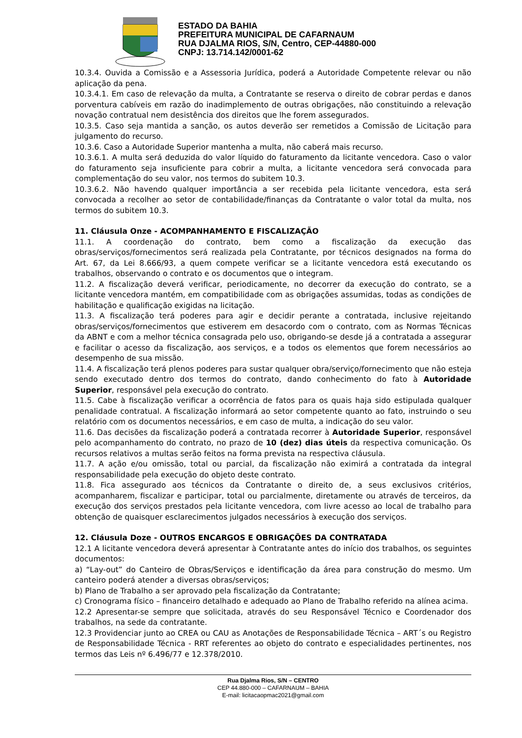ESTADO DA BAHIA
PREFEITURA MUNICIPAL DE CAFARNAUM
RUA DJALMA RIOS, S/N, Centro, CEP-44880-000
CNPJ: 13.714.142/0001-62
10.3.4. Ouvida a Comissão e a Assessoria Jurídica, poderá a Autoridade Competente relevar ou não aplicação da pena.
10.3.4.1. Em caso de relevação da multa, a Contratante se reserva o direito de cobrar perdas e danos porventura cabíveis em razão do inadimplemento de outras obrigações, não constituindo a relevação novação contratual nem desistência dos direitos que lhe forem assegurados.
10.3.5. Caso seja mantida a sanção, os autos deverão ser remetidos a Comissão de Licitação para julgamento do recurso.
10.3.6. Caso a Autoridade Superior mantenha a multa, não caberá mais recurso.
10.3.6.1. A multa será deduzida do valor líquido do faturamento da licitante vencedora. Caso o valor do faturamento seja insuficiente para cobrir a multa, a licitante vencedora será convocada para complementação do seu valor, nos termos do subitem 10.3.
10.3.6.2. Não havendo qualquer importância a ser recebida pela licitante vencedora, esta será convocada a recolher ao setor de contabilidade/finanças da Contratante o valor total da multa, nos termos do subitem 10.3.
11. Cláusula Onze - ACOMPANHAMENTO E FISCALIZAÇÃO
11.1. A coordenação do contrato, bem como a fiscalização da execução das obras/serviços/fornecimentos será realizada pela Contratante, por técnicos designados na forma do Art. 67, da Lei 8.666/93, a quem compete verificar se a licitante vencedora está executando os trabalhos, observando o contrato e os documentos que o integram.
11.2. A fiscalização deverá verificar, periodicamente, no decorrer da execução do contrato, se a licitante vencedora mantém, em compatibilidade com as obrigações assumidas, todas as condições de habilitação e qualificação exigidas na licitação.
11.3. A fiscalização terá poderes para agir e decidir perante a contratada, inclusive rejeitando obras/serviços/fornecimentos que estiverem em desacordo com o contrato, com as Normas Técnicas da ABNT e com a melhor técnica consagrada pelo uso, obrigando-se desde já a contratada a assegurar e facilitar o acesso da fiscalização, aos serviços, e a todos os elementos que forem necessários ao desempenho de sua missão.
11.4. A fiscalização terá plenos poderes para sustar qualquer obra/serviço/fornecimento que não esteja sendo executado dentro dos termos do contrato, dando conhecimento do fato à Autoridade Superior, responsável pela execução do contrato.
11.5. Cabe à fiscalização verificar a ocorrência de fatos para os quais haja sido estipulada qualquer penalidade contratual. A fiscalização informará ao setor competente quanto ao fato, instruindo o seu relatório com os documentos necessários, e em caso de multa, a indicação do seu valor.
11.6. Das decisões da fiscalização poderá a contratada recorrer à Autoridade Superior, responsável pelo acompanhamento do contrato, no prazo de 10 (dez) dias úteis da respectiva comunicação. Os recursos relativos a multas serão feitos na forma prevista na respectiva cláusula.
11.7. A ação e/ou omissão, total ou parcial, da fiscalização não eximirá a contratada da integral responsabilidade pela execução do objeto deste contrato.
11.8. Fica assegurado aos técnicos da Contratante o direito de, a seus exclusivos critérios, acompanharem, fiscalizar e participar, total ou parcialmente, diretamente ou através de terceiros, da execução dos serviços prestados pela licitante vencedora, com livre acesso ao local de trabalho para obtenção de quaisquer esclarecimentos julgados necessários à execução dos serviços.
12. Cláusula Doze - OUTROS ENCARGOS E OBRIGAÇÕES DA CONTRATADA
12.1 A licitante vencedora deverá apresentar à Contratante antes do início dos trabalhos, os seguintes documentos:
a) “Lay-out” do Canteiro de Obras/Serviços e identificação da área para construção do mesmo. Um canteiro poderá atender a diversas obras/serviços;
b) Plano de Trabalho a ser aprovado pela fiscalização da Contratante;
c) Cronograma físico – financeiro detalhado e adequado ao Plano de Trabalho referido na alínea acima.
12.2 Apresentar-se sempre que solicitada, através do seu Responsável Técnico e Coordenador dos trabalhos, na sede da contratante.
12.3 Providenciar junto ao CREA ou CAU as Anotações de Responsabilidade Técnica – ART´s ou Registro de Responsabilidade Técnica - RRT referentes ao objeto do contrato e especialidades pertinentes, nos termos das Leis nº 6.496/77 e 12.378/2010.
Rua Djalma Rios, S/N – CENTRO
CEP 44.880-000 – CAFARNAUM – BAHIA
E-mail: licitacaopmac2021@gmail.com